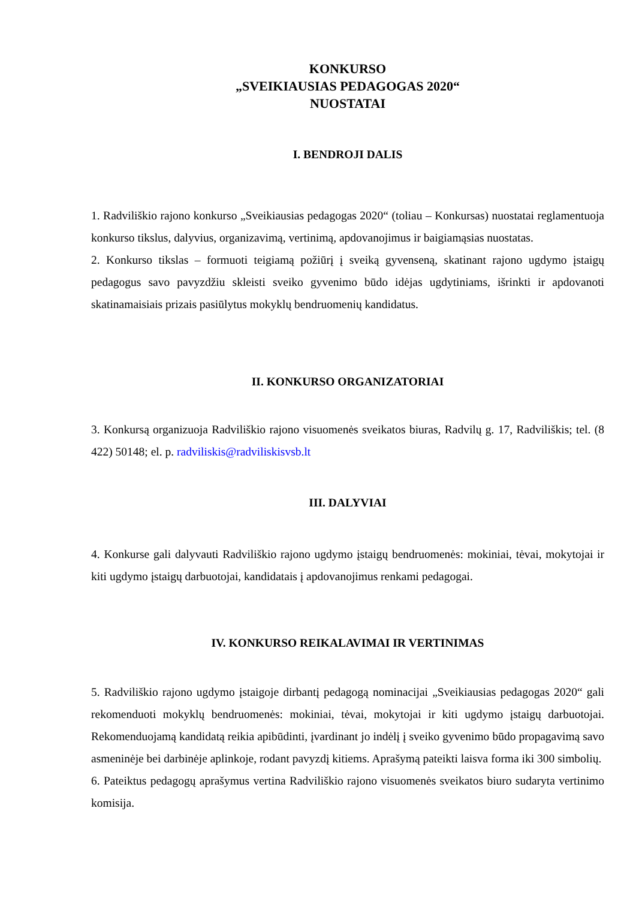KONKURSO
„SVEIKIAUSIAS PEDAGOGAS 2020“
NUOSTATAI
I. BENDROJI DALIS
1. Radviliškio rajono konkurso „Sveikiausias pedagogas 2020“ (toliau – Konkursas) nuostatai reglamentuoja konkurso tikslus, dalyvius, organizavimą, vertinimą, apdovanojimus ir baigiamąsias nuostatas.
2. Konkurso tikslas – formuoti teigiamą požiūrį į sveiką gyvenseną, skatinant rajono ugdymo įstaigų pedagogus savo pavyzdžiu skleisti sveiko gyvenimo būdo idėjas ugdytiniams, išrinkti ir apdovanoti skatinamaisiais prizais pasiūlytus mokyklų bendruomenių kandidatus.
II. KONKURSO ORGANIZATORIAI
3. Konkursą organizuoja Radviliškio rajono visuomenės sveikatos biuras, Radvilų g. 17, Radviliškis; tel. (8 422) 50148; el. p. radviliskis@radviliskisvsb.lt
III. DALYVIAI
4. Konkurse gali dalyvauti Radviliškio rajono ugdymo įstaigų bendruomenės: mokiniai, tėvai, mokytojai ir kiti ugdymo įstaigų darbuotojai, kandidatais į apdovanojimus renkami pedagogai.
IV. KONKURSO REIKALAVIMAI IR VERTINIMAS
5. Radviliškio rajono ugdymo įstaigoje dirbantį pedagogą nominacijai „Sveikiausias pedagogas 2020“ gali rekomenduoti mokyklų bendruomenės: mokiniai, tėvai, mokytojai ir kiti ugdymo įstaigų darbuotojai. Rekomenduojamą kandidatą reikia apibūdinti, įvardinant jo indėlį į sveiko gyvenimo būdo propagavimą savo asmeninėje bei darbinėje aplinkoje, rodant pavyzdį kitiems. Aprašymą pateikti laisva forma iki 300 simbolių.
6. Pateiktus pedagogų aprašymus vertina Radviliškio rajono visuomenės sveikatos biuro sudaryta vertinimo komisija.